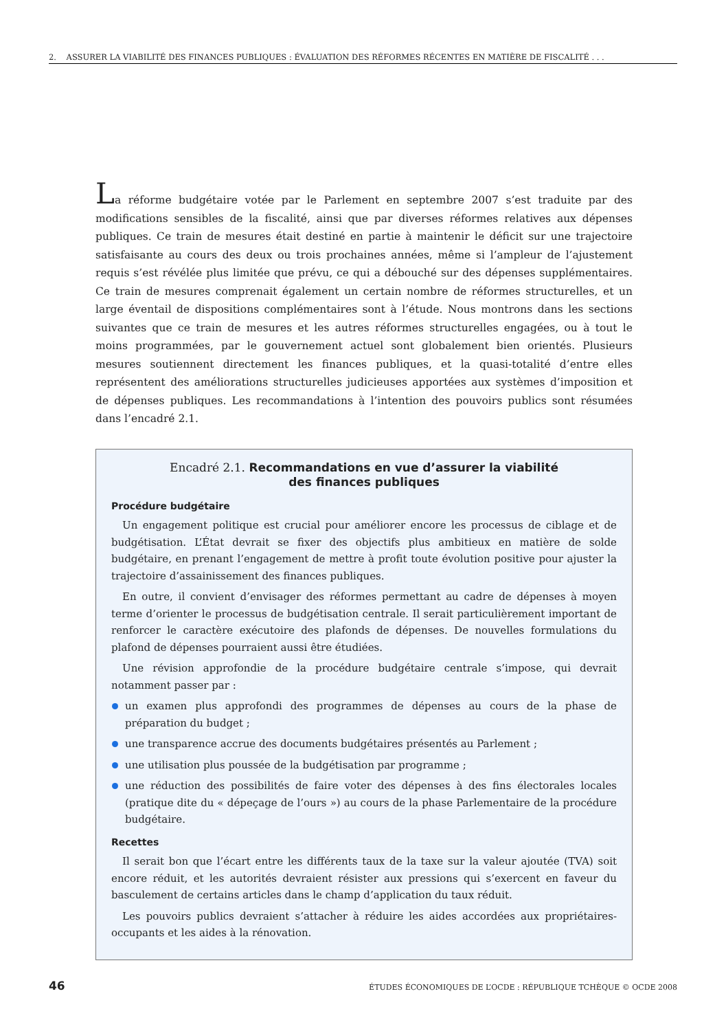2. ASSURER LA VIABILITÉ DES FINANCES PUBLIQUES : ÉVALUATION DES RÉFORMES RÉCENTES EN MATIÈRE DE FISCALITÉ . . .
La réforme budgétaire votée par le Parlement en septembre 2007 s’est traduite par des modifications sensibles de la fiscalité, ainsi que par diverses réformes relatives aux dépenses publiques. Ce train de mesures était destiné en partie à maintenir le déficit sur une trajectoire satisfaisante au cours des deux ou trois prochaines années, même si l’ampleur de l’ajustement requis s’est révélée plus limitée que prévu, ce qui a débouché sur des dépenses supplémentaires. Ce train de mesures comprenait également un certain nombre de réformes structurelles, et un large éventail de dispositions complémentaires sont à l’étude. Nous montrons dans les sections suivantes que ce train de mesures et les autres réformes structurelles engagées, ou à tout le moins programmées, par le gouvernement actuel sont globalement bien orientés. Plusieurs mesures soutiennent directement les finances publiques, et la quasi-totalité d’entre elles représentent des améliorations structurelles judicieuses apportées aux systèmes d’imposition et de dépenses publiques. Les recommandations à l’intention des pouvoirs publics sont résumées dans l’encadré 2.1.
Encadré 2.1. Recommandations en vue d’assurer la viabilité
des finances publiques
Procédure budgétaire
Un engagement politique est crucial pour améliorer encore les processus de ciblage et de budgétisation. L’État devrait se fixer des objectifs plus ambitieux en matière de solde budgétaire, en prenant l’engagement de mettre à profit toute évolution positive pour ajuster la trajectoire d’assainissement des finances publiques.
En outre, il convient d’envisager des réformes permettant au cadre de dépenses à moyen terme d’orienter le processus de budgétisation centrale. Il serait particulièrement important de renforcer le caractère exécutoire des plafonds de dépenses. De nouvelles formulations du plafond de dépenses pourraient aussi être étudiées.
Une révision approfondie de la procédure budgétaire centrale s’impose, qui devrait notamment passer par :
un examen plus approfondi des programmes de dépenses au cours de la phase de préparation du budget ;
une transparence accrue des documents budgétaires présentés au Parlement ;
une utilisation plus poussée de la budgétisation par programme ;
une réduction des possibilités de faire voter des dépenses à des fins électorales locales (pratique dite du « dépeçage de l’ours ») au cours de la phase Parlementaire de la procédure budgétaire.
Recettes
Il serait bon que l’écart entre les différents taux de la taxe sur la valeur ajoutée (TVA) soit encore réduit, et les autorités devraient résister aux pressions qui s’exercent en faveur du basculement de certains articles dans le champ d’application du taux réduit.
Les pouvoirs publics devraient s’attacher à réduire les aides accordées aux propriétaires-occupants et les aides à la rénovation.
46 ÉTUDES ÉCONOMIQUES DE L’OCDE : RÉPUBLIQUE TCHÈQUE © OCDE 2008